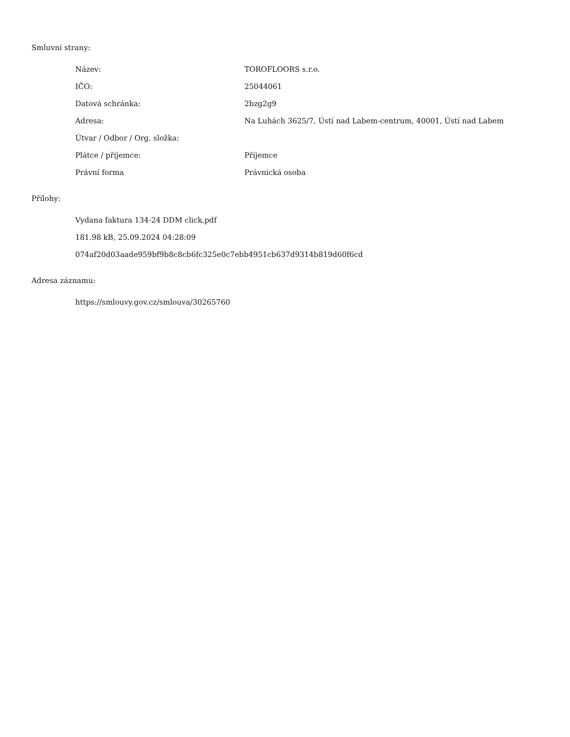Smluvní strany:
| Název: | TOROFLOORS s.r.o. |
| IČO: | 25044061 |
| Datová schránka: | 2bzg2g9 |
| Adresa: | Na Luhách 3625/7, Ústí nad Labem-centrum, 40001, Ústí nad Labem |
| Útvar / Odbor / Org. složka: | |
| Plátce / příjemce: | Příjemce |
| Právní forma | Právnická osoba |
Přílohy:
Vydana faktura 134-24 DDM click.pdf
181.98 kB, 25.09.2024 04:28:09
074af20d03aade959bf9b8c8cb6fc325e0c7ebb4951cb637d9314b819d60f6cd
Adresa záznamu:
https://smlouvy.gov.cz/smlouva/30265760